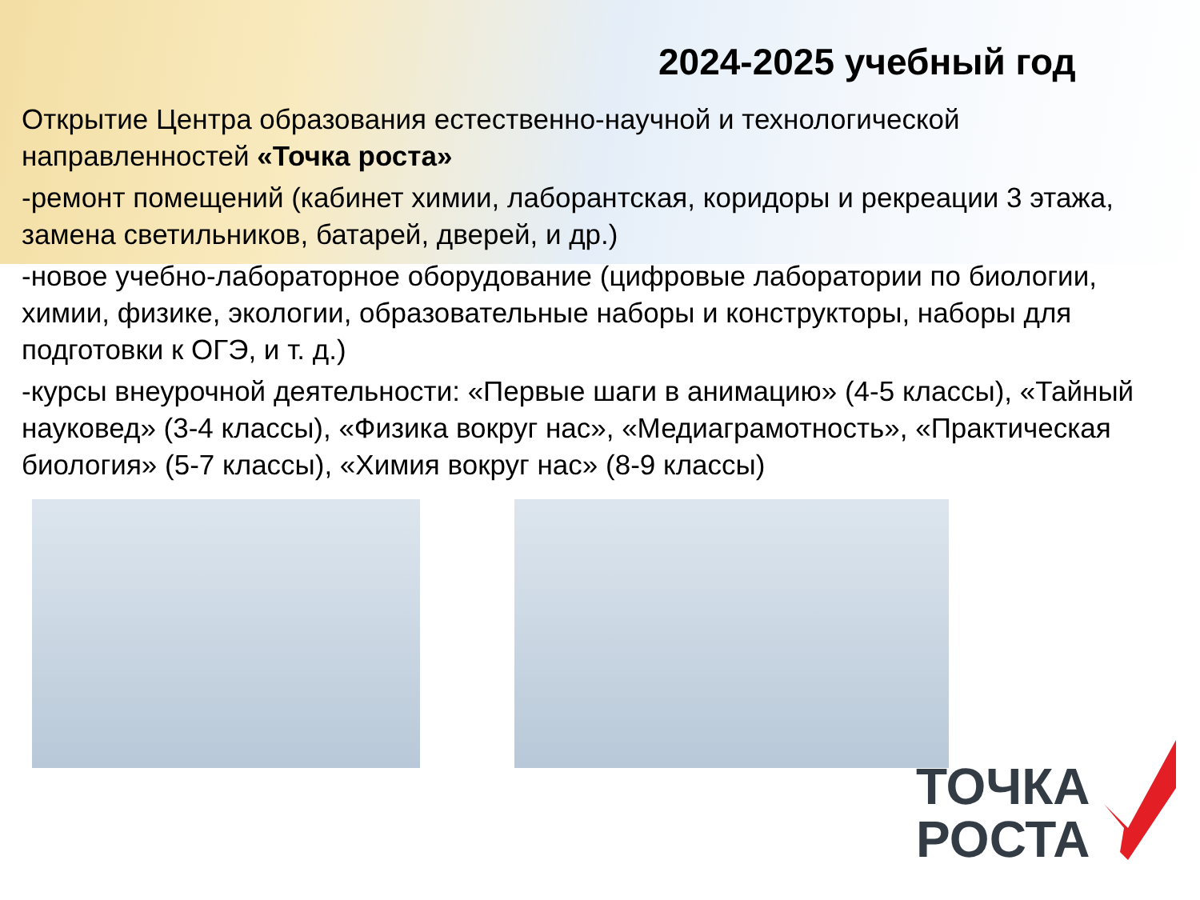2024-2025 учебный год
Открытие Центра образования естественно-научной и технологической направленностей «Точка роста»
-ремонт помещений (кабинет химии, лаборантская, коридоры и рекреации 3 этажа, замена светильников, батарей, дверей, и др.)
-новое учебно-лабораторное оборудование (цифровые лаборатории по биологии, химии, физике, экологии, образовательные наборы и конструкторы, наборы для подготовки к ОГЭ, и т. д.)
-курсы внеурочной деятельности: «Первые шаги в анимацию» (4-5 классы), «Тайный науковед» (3-4 классы), «Физика вокруг нас», «Медиаграмотность», «Практическая биология» (5-7 классы), «Химия вокруг нас» (8-9 классы)
ТОЧКА
РОСТА